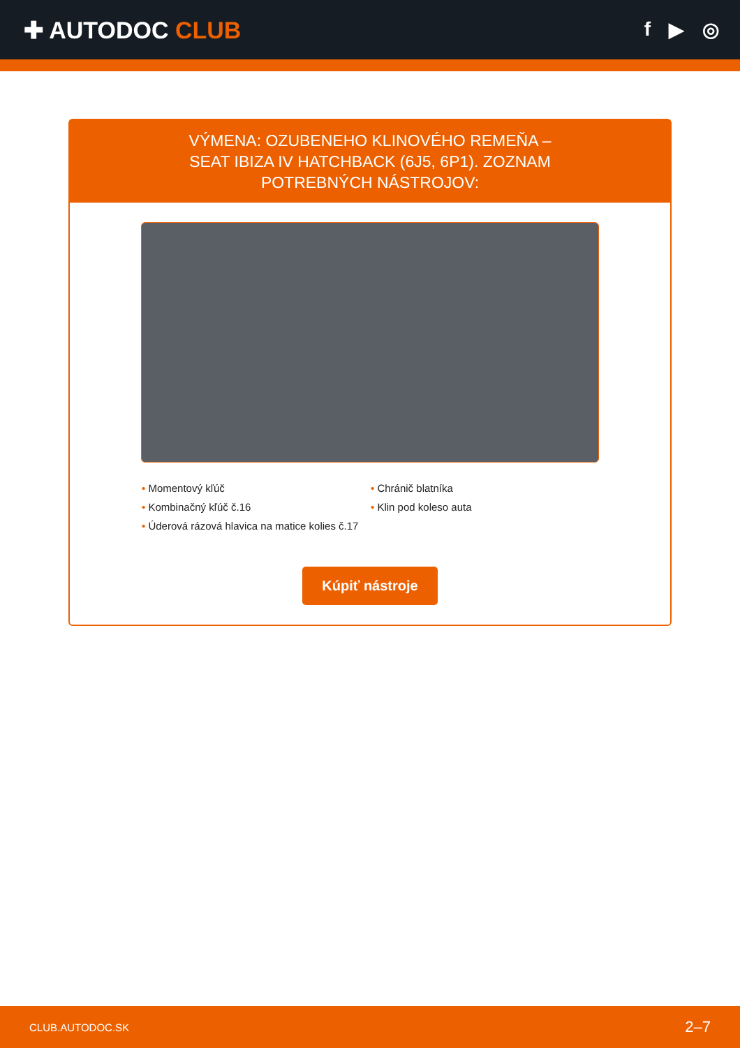✚ AUTODOC CLUB
f ▶ ◎
VÝMENA: OZUBENEHO KLINOVÉHO REMEŇA – SEAT IBIZA IV HATCHBACK (6J5, 6P1). ZOZNAM POTREBNÝCH NÁSTROJOV:
• Momentový kľúč
• Kombinačný kľúč č.16
• Úderová rázová hlavica na matice kolies č.17
• Chránič blatníka
• Klin pod koleso auta
Kúpiť nástroje
CLUB.AUTODOC.SK 2–7